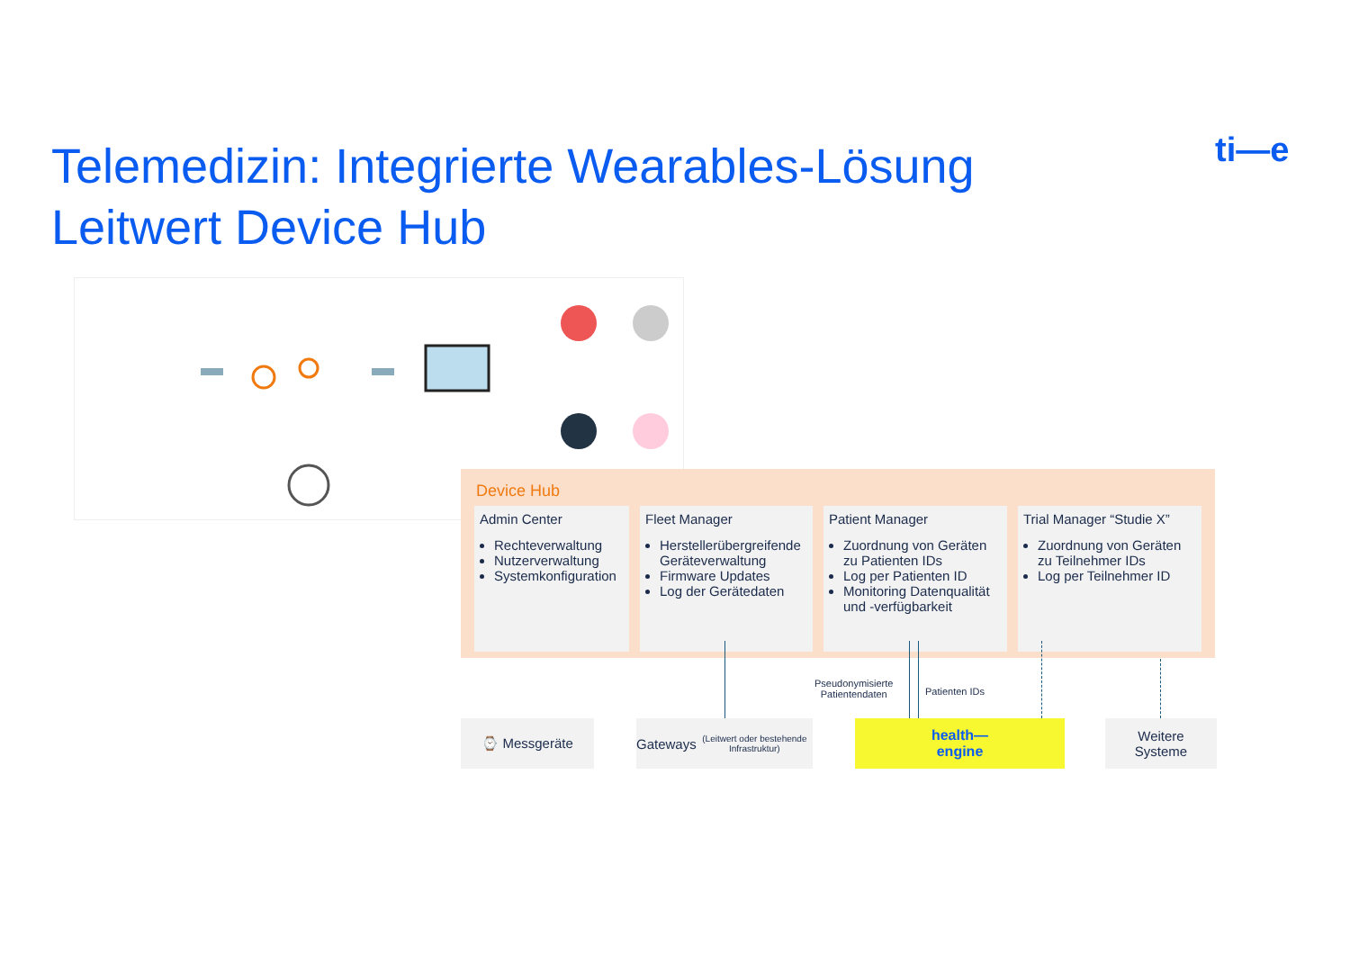Telemedizin: Integrierte Wearables-Lösung
Leitwert Device Hub
ti—e
Device Hub
Admin Center
Rechteverwaltung
Nutzerverwaltung
Systemkonfiguration
Fleet Manager
Herstellerübergreifende Geräteverwaltung
Firmware Updates
Log der Gerätedaten
Patient Manager
Zuordnung von Geräten zu Patienten IDs
Log per Patienten ID
Monitoring Datenqualität und -verfügbarkeit
Trial Manager “Studie X”
Zuordnung von Geräten zu Teilnehmer IDs
Log per Teilnehmer ID
Pseudonymisierte
Patientendaten
Patienten IDs
⌚ Messgeräte
Gateways
(Leitwert oder bestehende Infrastruktur)
health—
engine
Weitere
Systeme